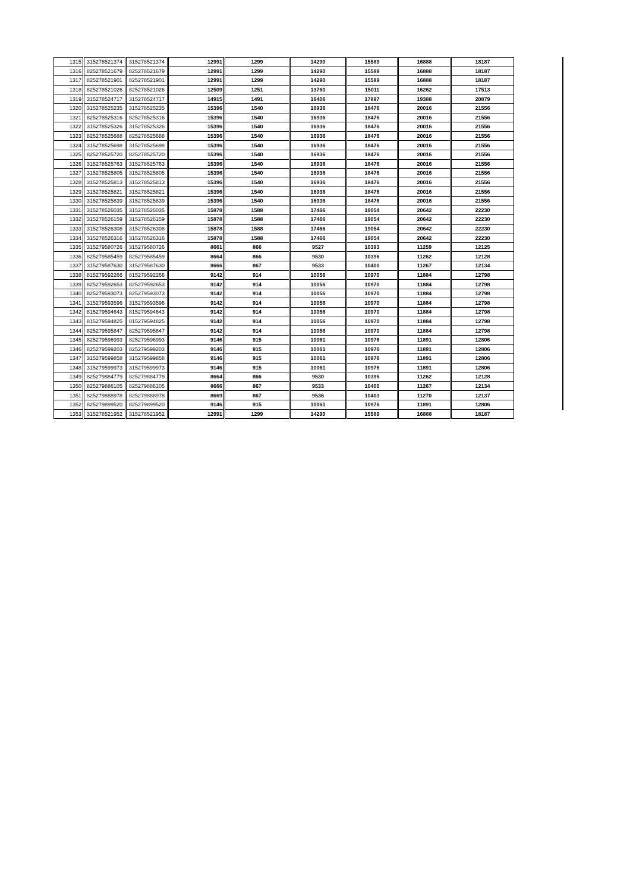| 1315 | 315278521374 | 315278521374 | 12991 | 1299 | 14290 | 15589 | 16888 | 18187 |
| 1316 | 825278521679 | 825278521679 | 12991 | 1299 | 14290 | 15589 | 16888 | 18187 |
| 1317 | 825278521901 | 825278521901 | 12991 | 1299 | 14290 | 15589 | 16888 | 18187 |
| 1318 | 825278521026 | 825278521026 | 12509 | 1251 | 13760 | 15011 | 16262 | 17513 |
| 1319 | 315278524717 | 315278524717 | 14915 | 1491 | 16406 | 17897 | 19388 | 20879 |
| 1320 | 315278525235 | 315278525235 | 15396 | 1540 | 16936 | 18476 | 20016 | 21556 |
| 1321 | 825278525316 | 825278525316 | 15396 | 1540 | 16936 | 18476 | 20016 | 21556 |
| 1322 | 315278525326 | 315278525326 | 15396 | 1540 | 16936 | 18476 | 20016 | 21556 |
| 1323 | 825278525688 | 825278525688 | 15396 | 1540 | 16936 | 18476 | 20016 | 21556 |
| 1324 | 315278525698 | 315278525698 | 15396 | 1540 | 16936 | 18476 | 20016 | 21556 |
| 1325 | 825278525720 | 825278525720 | 15396 | 1540 | 16936 | 18476 | 20016 | 21556 |
| 1326 | 315278525763 | 315278525763 | 15396 | 1540 | 16936 | 18476 | 20016 | 21556 |
| 1327 | 315278525805 | 315278525805 | 15396 | 1540 | 16936 | 18476 | 20016 | 21556 |
| 1328 | 315278525813 | 315278525813 | 15396 | 1540 | 16936 | 18476 | 20016 | 21556 |
| 1329 | 315278525821 | 315278525821 | 15396 | 1540 | 16936 | 18476 | 20016 | 21556 |
| 1330 | 315278525839 | 315278525839 | 15396 | 1540 | 16936 | 18476 | 20016 | 21556 |
| 1331 | 315278526035 | 315278526035 | 15878 | 1588 | 17466 | 19054 | 20642 | 22230 |
| 1332 | 315278526159 | 315278526159 | 15878 | 1588 | 17466 | 19054 | 20642 | 22230 |
| 1333 | 315278526308 | 315278526308 | 15878 | 1588 | 17466 | 19054 | 20642 | 22230 |
| 1334 | 315278526316 | 315278526316 | 15878 | 1588 | 17466 | 19054 | 20642 | 22230 |
| 1335 | 315279580726 | 315279580726 | 8661 | 866 | 9527 | 10393 | 11259 | 12125 |
| 1336 | 825279585459 | 825279585459 | 8664 | 866 | 9530 | 10396 | 11262 | 12128 |
| 1337 | 315279587630 | 315279587630 | 8666 | 867 | 9533 | 10400 | 11267 | 12134 |
| 1338 | 815279592266 | 815279592266 | 9142 | 914 | 10056 | 10970 | 11884 | 12798 |
| 1339 | 825279592653 | 825279592653 | 9142 | 914 | 10056 | 10970 | 11884 | 12798 |
| 1340 | 825279593073 | 825279593073 | 9142 | 914 | 10056 | 10970 | 11884 | 12798 |
| 1341 | 315279593596 | 315279593596 | 9142 | 914 | 10056 | 10970 | 11884 | 12798 |
| 1342 | 815279594643 | 815279594643 | 9142 | 914 | 10056 | 10970 | 11884 | 12798 |
| 1343 | 815279594825 | 815279594825 | 9142 | 914 | 10056 | 10970 | 11884 | 12798 |
| 1344 | 825279595847 | 825279595847 | 9142 | 914 | 10056 | 10970 | 11884 | 12798 |
| 1345 | 825279596993 | 825279596993 | 9146 | 915 | 10061 | 10976 | 11891 | 12806 |
| 1346 | 825279599203 | 825279599203 | 9146 | 915 | 10061 | 10976 | 11891 | 12806 |
| 1347 | 315279599858 | 315279599858 | 9146 | 915 | 10061 | 10976 | 11891 | 12806 |
| 1348 | 315279599973 | 315279599973 | 9146 | 915 | 10061 | 10976 | 11891 | 12806 |
| 1349 | 825279884779 | 825279884779 | 8664 | 866 | 9530 | 10396 | 11262 | 12128 |
| 1350 | 825279886105 | 825279886105 | 8666 | 867 | 9533 | 10400 | 11267 | 12134 |
| 1351 | 825279888978 | 825279888978 | 8669 | 867 | 9536 | 10403 | 11270 | 12137 |
| 1352 | 825279899520 | 825279899520 | 9146 | 915 | 10061 | 10976 | 11891 | 12806 |
| 1353 | 315278521952 | 315278521952 | 12991 | 1299 | 14290 | 15589 | 16888 | 18187 |